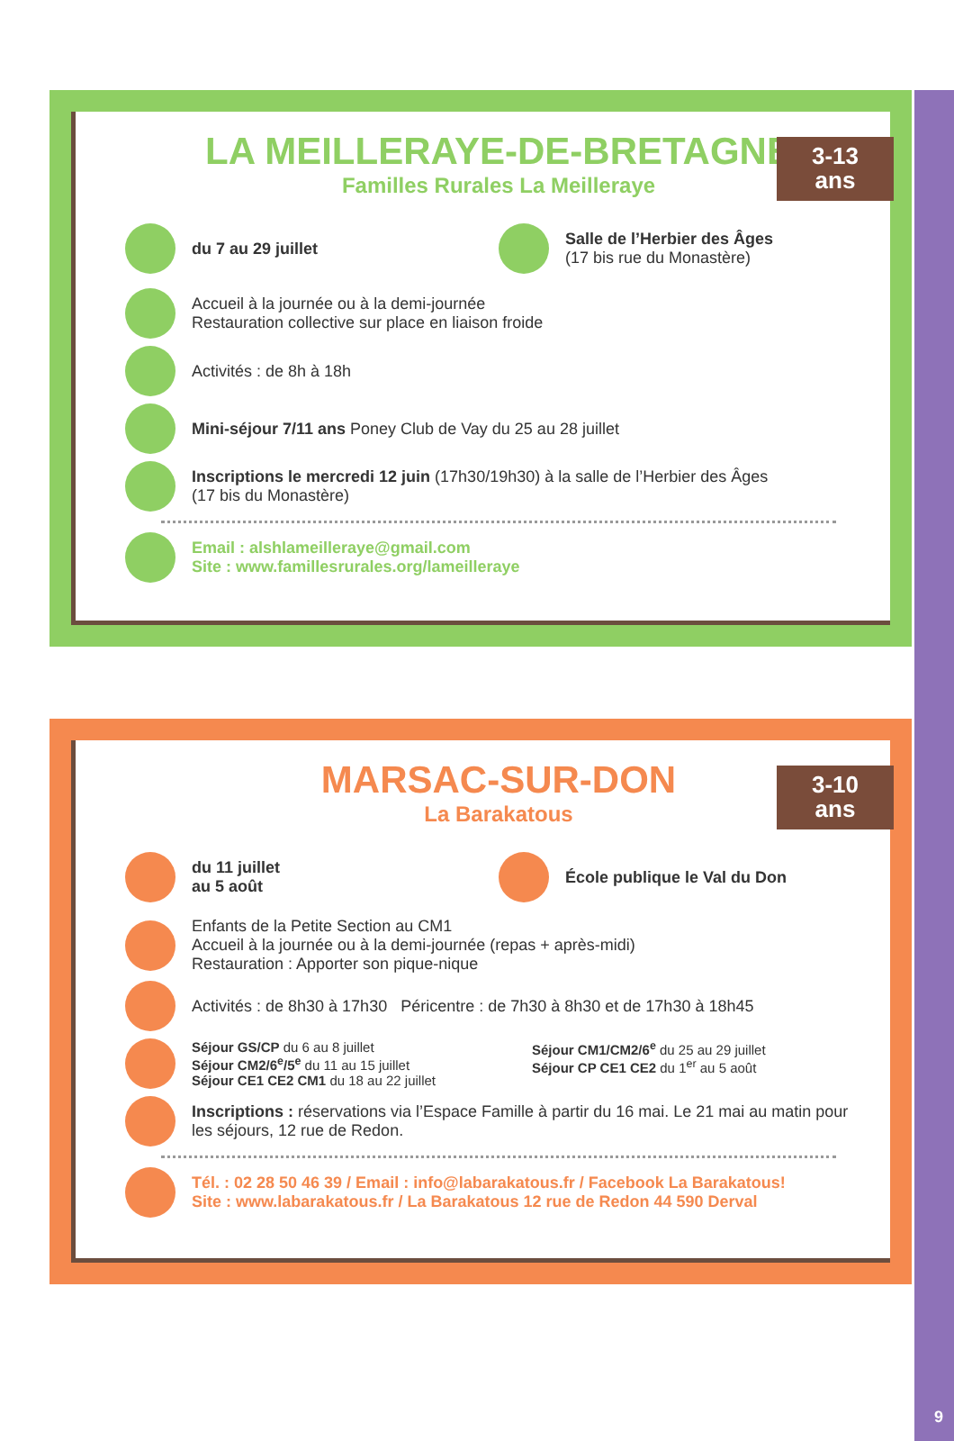9
LA MEILLERAYE-DE-BRETAGNE
Familles Rurales La Meilleraye
3-13
ans
du 7 au 29 juillet Salle de l’Herbier des Âges
(17 bis rue du Monastère)
Accueil à la journée ou à la demi-journée
Restauration collective sur place en liaison froide
Activités : de 8h à 18h
Mini-séjour 7/11 ans Poney Club de Vay du 25 au 28 juillet
Inscriptions le mercredi 12 juin (17h30/19h30) à la salle de l’Herbier des Âges
(17 bis du Monastère)
Email : alshlameilleraye@gmail.com
Site : www.famillesrurales.org/lameilleraye
MARSAC-SUR-DON
La Barakatous
3-10
ans
du 11 juillet
au 5 août
École publique le Val du Don
Enfants de la Petite Section au CM1
Accueil à la journée ou à la demi-journée (repas + après-midi)
Restauration : Apporter son pique-nique
Activités : de 8h30 à 17h30 Péricentre : de 7h30 à 8h30 et de 17h30 à 18h45
Séjour GS/CP du 6 au 8 juillet
Séjour CM2/6<sup>e</sup>/5<sup>e</sup> du 11 au 15 juillet
Séjour CE1 CE2 CM1 du 18 au 22 juillet
Séjour CM1/CM2/6<sup>e</sup> du 25 au 29 juillet
Séjour CP CE1 CE2 du 1<sup>er</sup> au 5 août
Inscriptions : réservations via l’Espace Famille à partir du 16 mai. Le 21 mai au matin pour les séjours, 12 rue de Redon.
Tél. : 02 28 50 46 39 / Email : info@labarakatous.fr / Facebook La Barakatous!
Site : www.labarakatous.fr / La Barakatous 12 rue de Redon 44 590 Derval